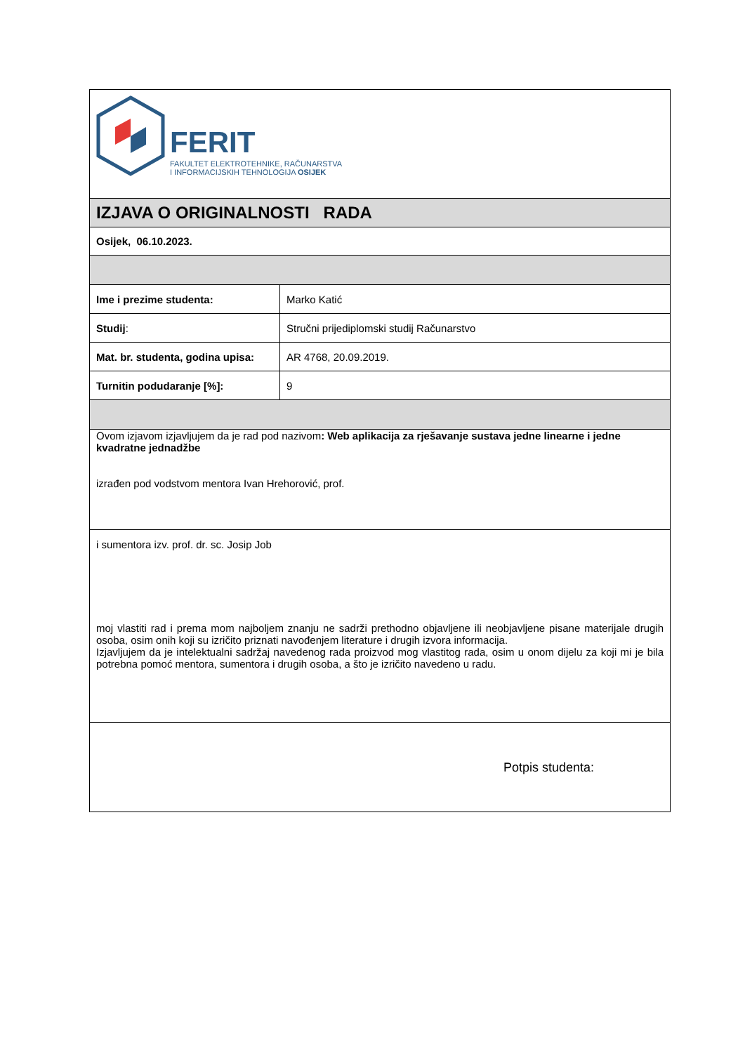| FERIT FAKULTET ELEKTROTEHNIKE, RAČUNARSTVA I INFORMACIJSKIH TEHNOLOGIJA OSIJEK | |
| IZJAVA O ORIGINALNOSTI RADA | |
| Osijek, 06.10.2023. | |
| Ime i prezime studenta: | Marko Katić |
| Studij : | Stručni prijediplomski studij Računarstvo |
| Mat. br. studenta, godina upisa: | AR 4768, 20.09.2019. |
| Turnitin podudaranje [%]: | 9 |
| Ovom izjavom izjavljujem da je rad pod nazivom : Web aplikacija za rješavanje sustava jedne linearne i jedne kvadratne jednadžbe izrađen pod vodstvom mentora Ivan Hrehorović, prof. | |
| i sumentora izv. prof. dr. sc. Josip Job moj vlastiti rad i prema mom najboljem znanju ne sadrži prethodno objavljene ili neobjavljene pisane materijale drugih osoba, osim onih koji su izričito priznati navođenjem literature i drugih izvora informacija. Izjavljujem da je intelektualni sadržaj navedenog rada proizvod mog vlastitog rada, osim u onom dijelu za koji mi je bila potrebna pomoć mentora, sumentora i drugih osoba, a što je izričito navedeno u radu. | |
| Potpis studenta: | |